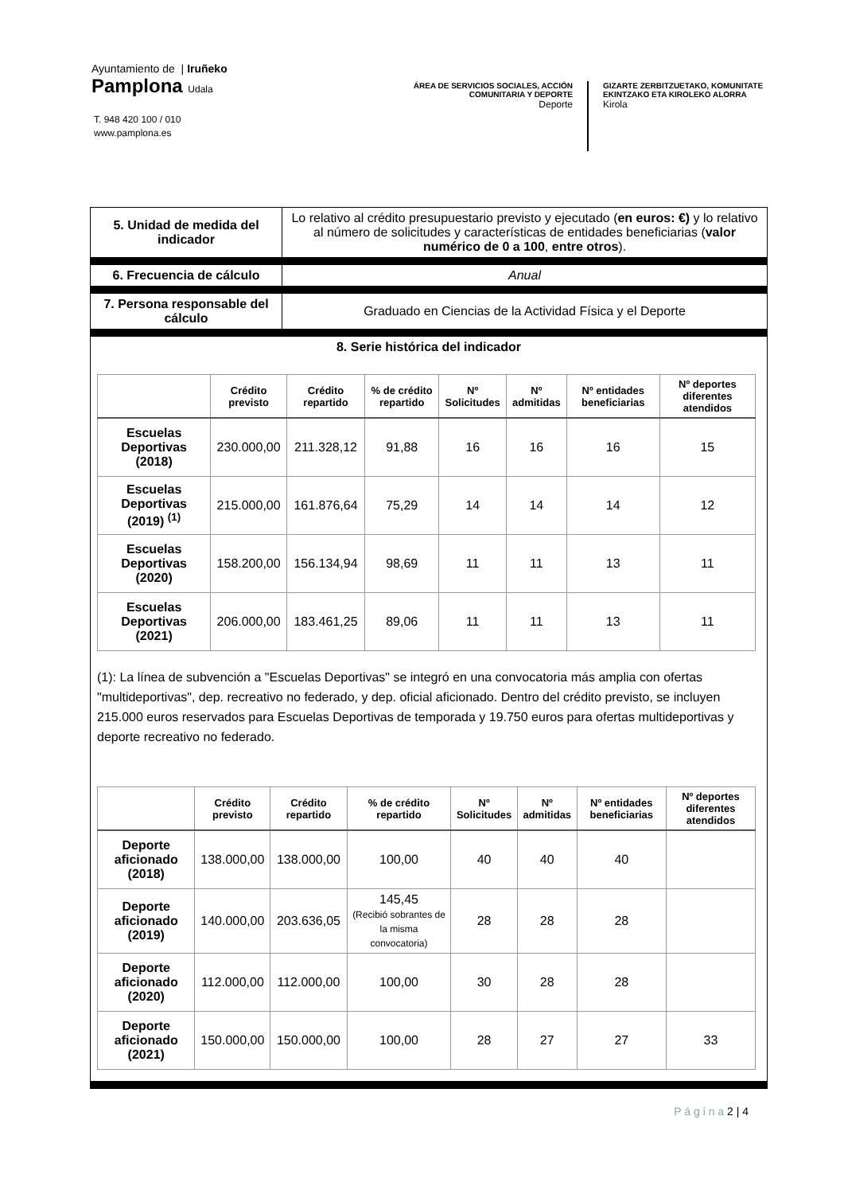Ayuntamiento de | Iruñeko
Pamplona Udala
T. 948 420 100 / 010
www.pamplona.es
ÁREA DE SERVICIOS SOCIALES, ACCIÓN COMUNITARIA Y DEPORTE
Deporte
GIZARTE ZERBITZUETAKO, KOMUNITATE
EKINTZAKO ETA KIROLEKO ALORRA
Kirola
| 5. Unidad de medida del indicador | Lo relativo al crédito presupuestario previsto y ejecutado ( en euros: €) y lo relativo al número de solicitudes y características de entidades beneficiarias ( valor numérico de 0 a 100 , entre otros ). |
| 6. Frecuencia de cálculo | Anual |
| 7. Persona responsable del cálculo | Graduado en Ciencias de la Actividad Física y el Deporte |
| 8. Serie histórica del indicador / / Crédito previsto / Crédito repartido / % de crédito repartido / Nº Solicitudes / Nº admitidas / Nº entidades beneficiarias / Nº deportes diferentes atendidos / / --- / --- / --- / --- / --- / --- / --- / --- / / Escuelas Deportivas (2018) / 230.000,00 / 211.328,12 / 91,88 / 16 / 16 / 16 / 15 / / Escuelas Deportivas (2019) <sup>(1)</sup> / 215.000,00 / 161.876,64 / 75,29 / 14 / 14 / 14 / 12 / / Escuelas Deportivas (2020) / 158.200,00 / 156.134,94 / 98,69 / 11 / 11 / 13 / 11 / / Escuelas Deportivas (2021) / 206.000,00 / 183.461,25 / 89,06 / 11 / 11 / 13 / 11 / (1): La línea de subvención a "Escuelas Deportivas" se integró en una convocatoria más amplia con ofertas "multideportivas", dep. recreativo no federado, y dep. oficial aficionado. Dentro del crédito previsto, se incluyen 215.000 euros reservados para Escuelas Deportivas de temporada y 19.750 euros para ofertas multideportivas y deporte recreativo no federado. / / Crédito previsto / Crédito repartido / % de crédito repartido / Nº Solicitudes / Nº admitidas / Nº entidades beneficiarias / Nº deportes diferentes atendidos / / --- / --- / --- / --- / --- / --- / --- / --- / / Deporte aficionado (2018) / 138.000,00 / 138.000,00 / 100,00 / 40 / 40 / 40 / / / Deporte aficionado (2019) / 140.000,00 / 203.636,05 / 145,45 (Recibió sobrantes de la misma convocatoria) / 28 / 28 / 28 / / / Deporte aficionado (2020) / 112.000,00 / 112.000,00 / 100,00 / 30 / 28 / 28 / / / Deporte aficionado (2021) / 150.000,00 / 150.000,00 / 100,00 / 28 / 27 / 27 / 33 / | |
P á g i n a 2 | 4